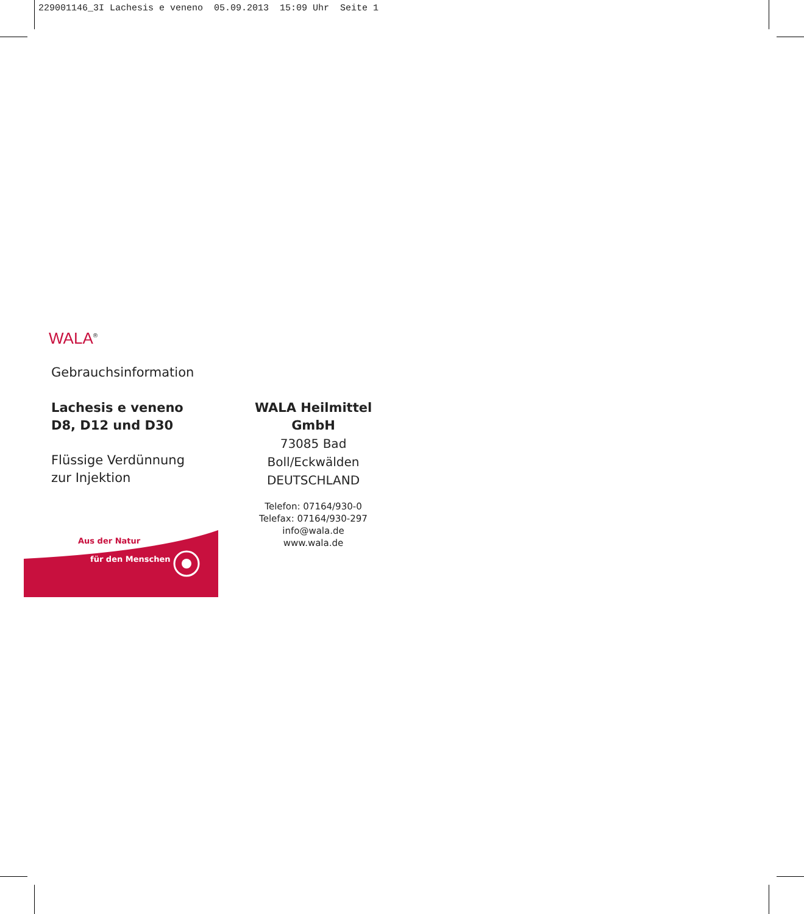229001146_3I Lachesis e veneno 05.09.2013 15:09 Uhr Seite 1
WALA<sup>®</sup>
Gebrauchsinformation
Lachesis e veneno
D8, D12 und D30
Flüssige Verdünnung
zur Injektion
WALA Heilmittel GmbH
73085 Bad Boll/Eckwälden
DEUTSCHLAND
Telefon: 07164/930-0
Telefax: 07164/930-297
info@wala.de
www.wala.de
Aus der Natur
für den Menschen